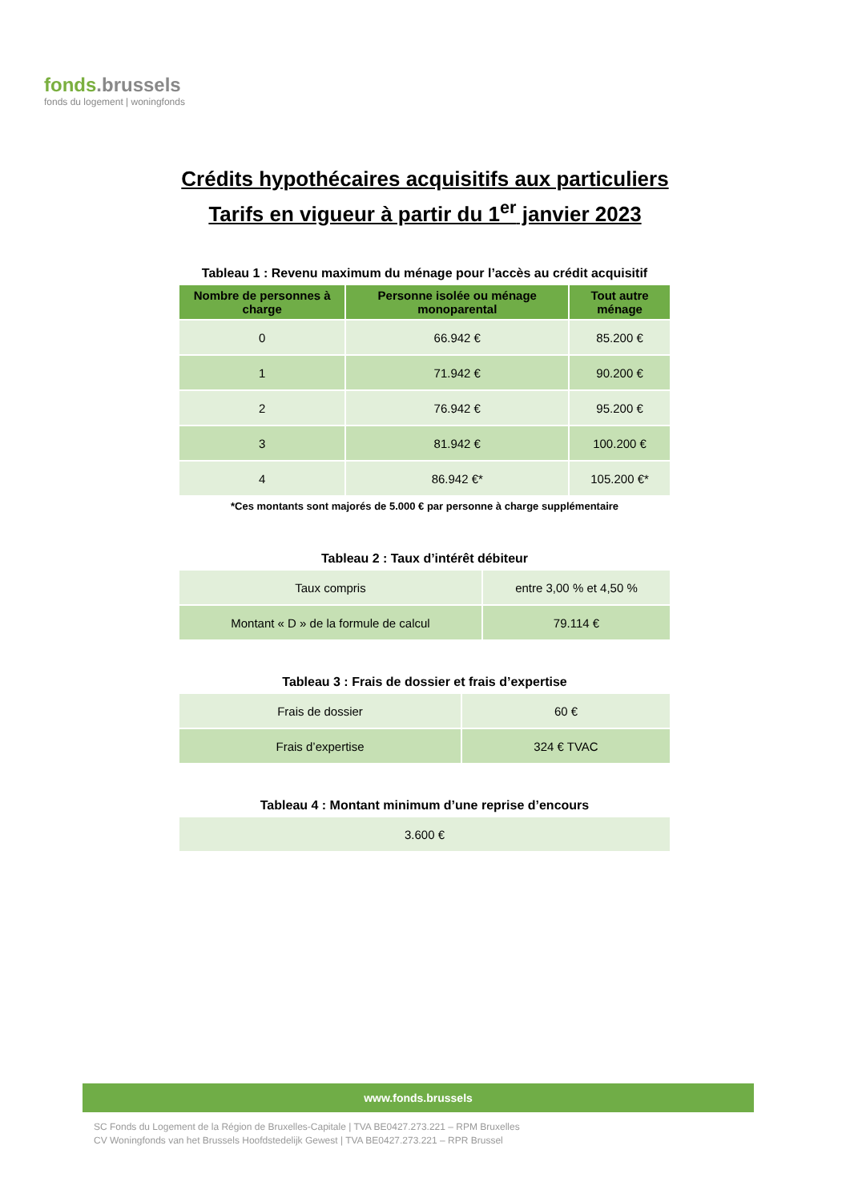fonds.brussels
fonds du logement | woningfonds
Crédits hypothécaires acquisitifs aux particuliers
Tarifs en vigueur à partir du 1<sup>er</sup> janvier 2023
Tableau 1 : Revenu maximum du ménage pour l’accès au crédit acquisitif
| Nombre de personnes à charge | Personne isolée ou ménage monoparental | Tout autre ménage |
| --- | --- | --- |
| 0 | 66.942 € | 85.200 € |
| 1 | 71.942 € | 90.200 € |
| 2 | 76.942 € | 95.200 € |
| 3 | 81.942 € | 100.200 € |
| 4 | 86.942 €* | 105.200 €* |
*Ces montants sont majorés de 5.000 € par personne à charge supplémentaire
Tableau 2 : Taux d’intérêt débiteur
| Taux compris | entre 3,00 % et 4,50 % |
| Montant « D » de la formule de calcul | 79.114 € |
Tableau 3 : Frais de dossier et frais d’expertise
| Frais de dossier | 60 € |
| Frais d’expertise | 324 € TVAC |
Tableau 4 : Montant minimum d’une reprise d’encours
| 3.600 € |
www.fonds.brussels
SC Fonds du Logement de la Région de Bruxelles-Capitale | TVA BE0427.273.221 – RPM Bruxelles
CV Woningfonds van het Brussels Hoofdstedelijk Gewest | TVA BE0427.273.221 – RPR Brussel